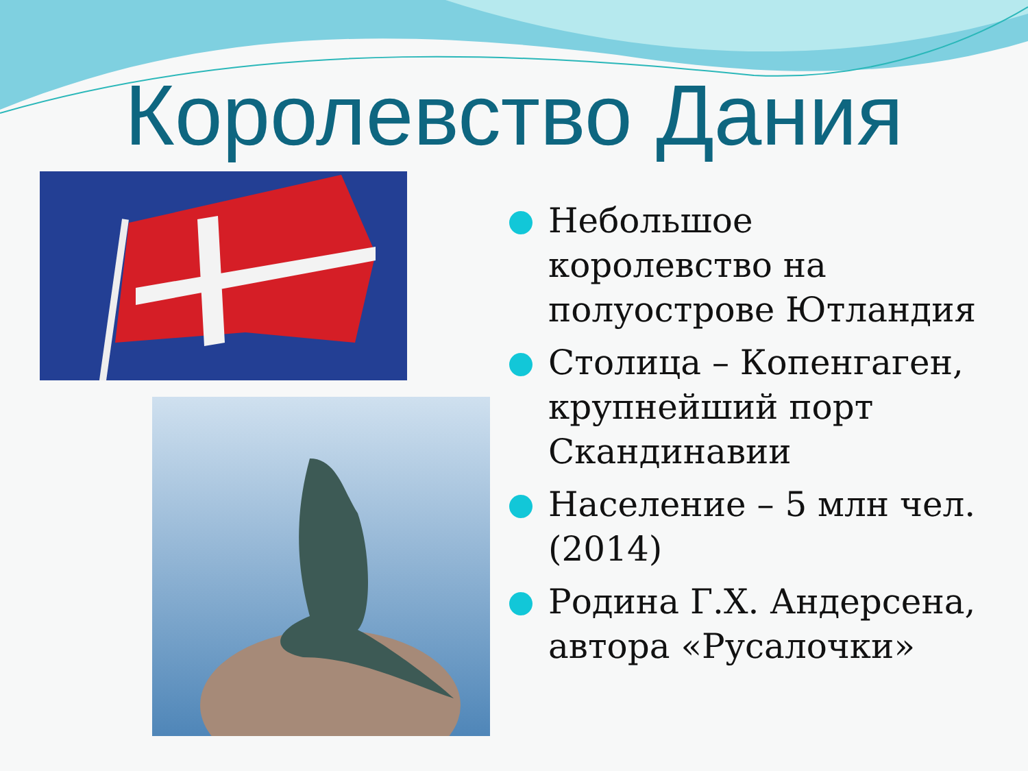Королевство Дания
Небольшое королевство на полуострове Ютландия
Столица – Копенгаген, крупнейший порт Скандинавии
Население – 5 млн чел. (2014)
Родина Г.Х. Андерсена, автора «Русалочки»